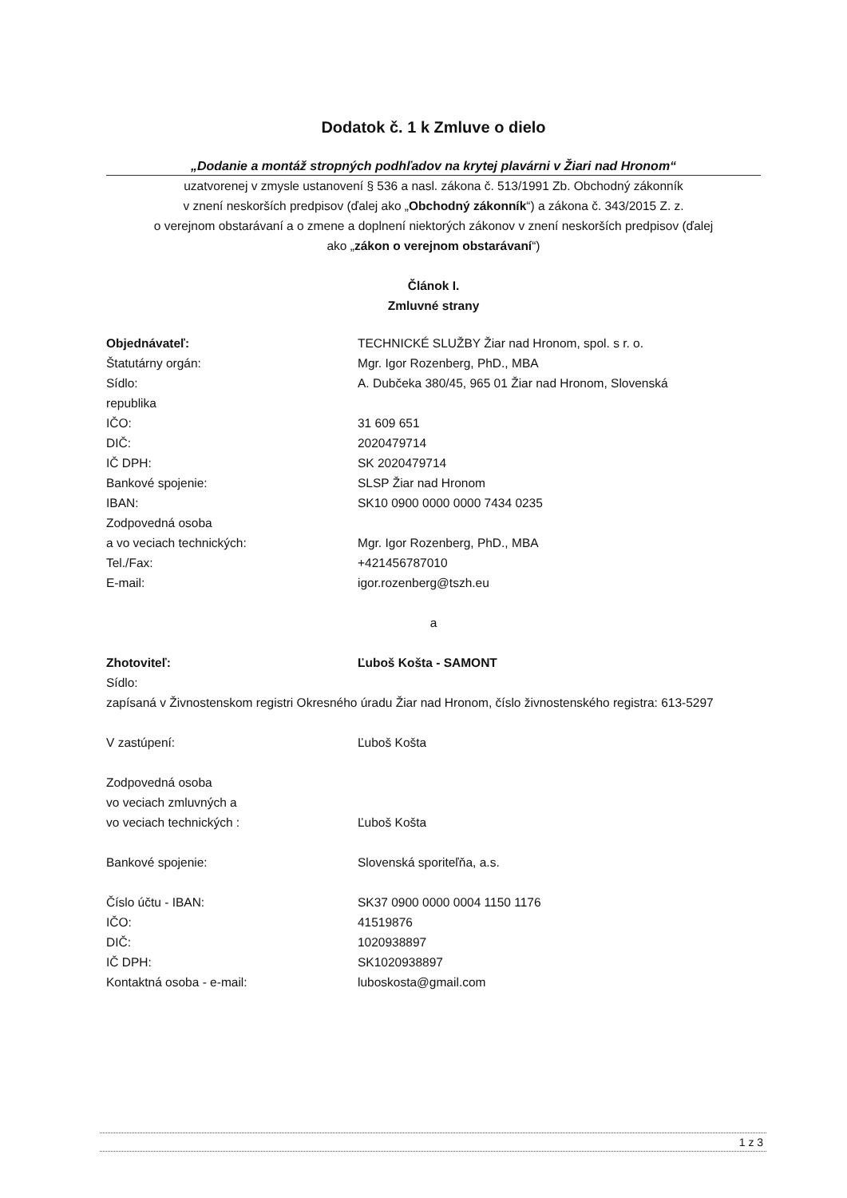Dodatok č. 1 k Zmluve o dielo
„Dodanie a montáž stropných podhľadov na krytej plavárni v Žiari nad Hronom“
uzatvorenej v zmysle ustanovení § 536 a nasl. zákona č. 513/1991 Zb. Obchodný zákonník
v znení neskorších predpisov (ďalej ako „Obchodný zákonník“) a zákona č. 343/2015 Z. z.
o verejnom obstarávaní a o zmene a doplnení niektorých zákonov v znení neskorších predpisov (ďalej
ako „zákon o verejnom obstarávaní“)
Článok I.
Zmluvné strany
| Objednávateľ: | TECHNICKÉ SLUŽBY Žiar nad Hronom, spol. s r. o. |
| Štatutárny orgán: | Mgr. Igor Rozenberg, PhD., MBA |
| Sídlo: | A. Dubčeka 380/45, 965 01 Žiar nad Hronom, Slovenská |
| republika | |
| IČO: | 31 609 651 |
| DIČ: | 2020479714 |
| IČ DPH: | SK 2020479714 |
| Bankové spojenie: | SLSP Žiar nad Hronom |
| IBAN: | SK10 0900 0000 0000 7434 0235 |
| Zodpovedná osoba | |
| a vo veciach technických: | Mgr. Igor Rozenberg, PhD., MBA |
| Tel./Fax: | +421456787010 |
| E-mail: | igor.rozenberg@tszh.eu |
a
| Zhotoviteľ: | Ľuboš Košta - SAMONT |
| Sídlo: | |
| zapísaná v Živnostenskom registri Okresného úradu Žiar nad Hronom, číslo živnostenského registra: 613-5297 | |
| V zastúpení: | Ľuboš Košta |
| Zodpovedná osoba | |
| vo veciach zmluvných a | |
| vo veciach technických : | Ľuboš Košta |
| Bankové spojenie: | Slovenská sporiteľňa, a.s. |
| Číslo účtu - IBAN: | SK37 0900 0000 0004 1150 1176 |
| IČO: | 41519876 |
| DIČ: | 1020938897 |
| IČ DPH: | SK1020938897 |
| Kontaktná osoba - e-mail: | luboskosta@gmail.com |
1 z 3